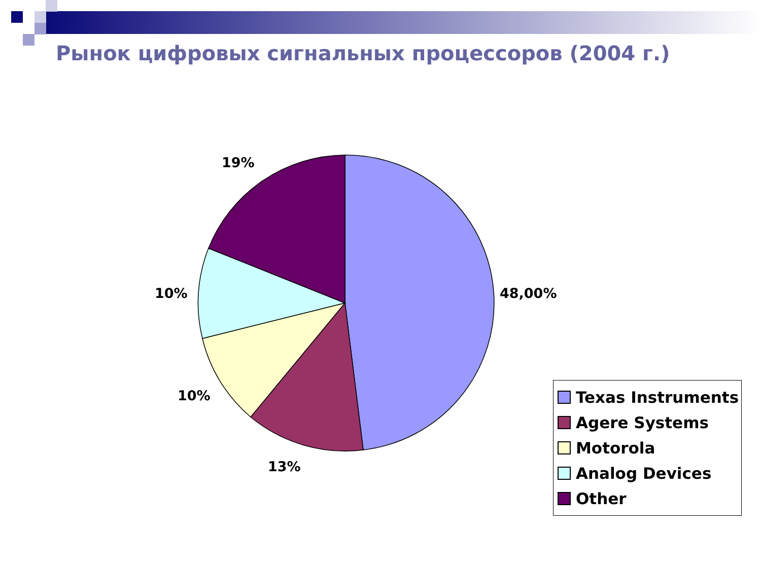Рынок цифровых сигнальных процессоров (2004 г.)
19%
48,00%
10%
10%
13%
Texas Instruments
Agere Systems
Motorola
Analog Devices
Other